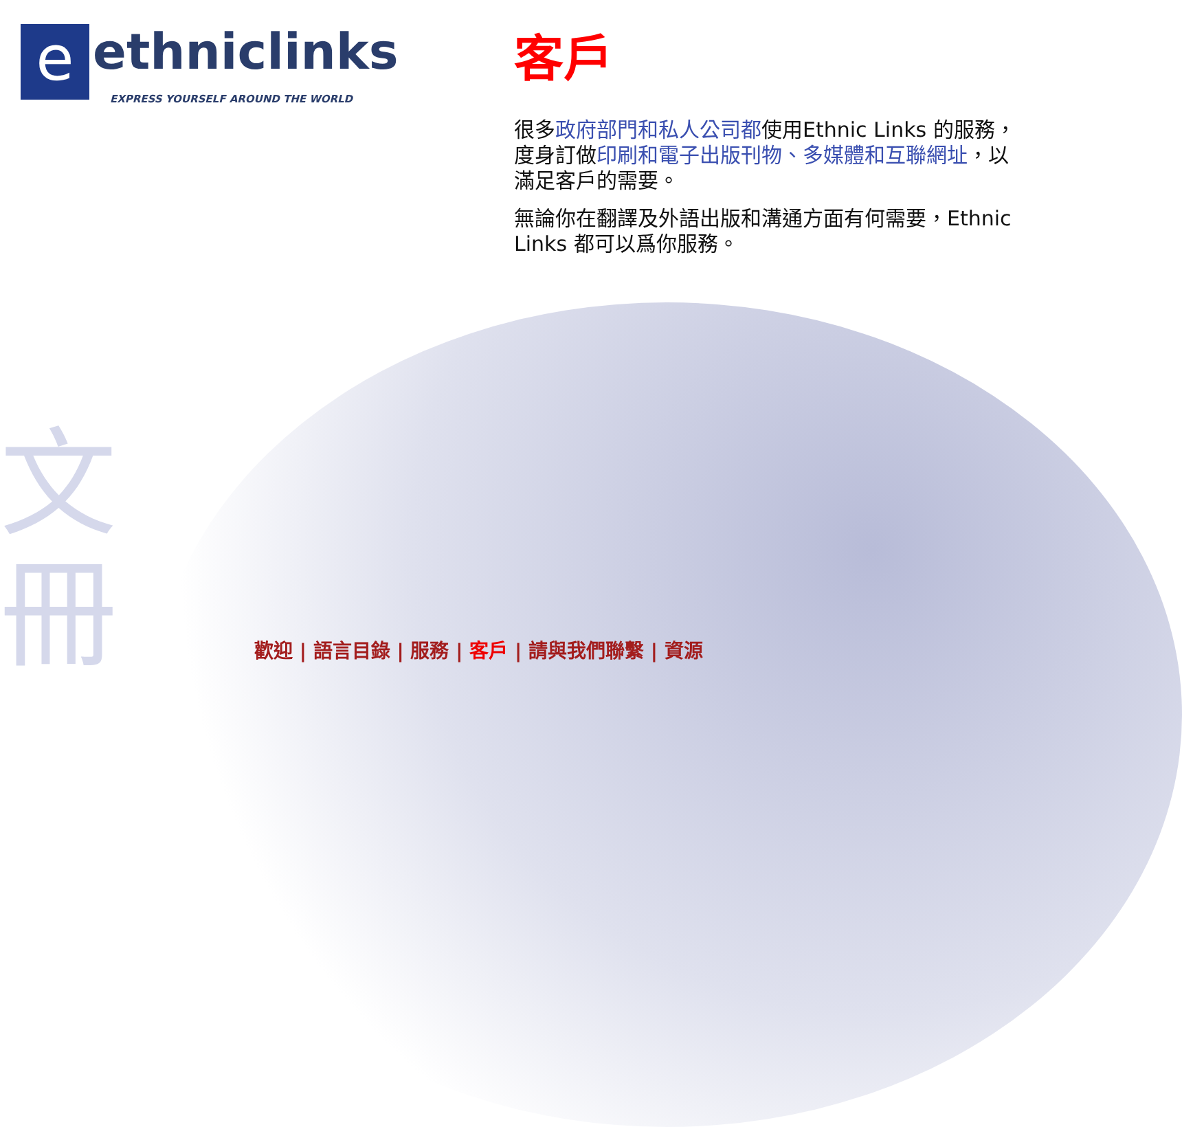文
冊
e ethniclinks
EXPRESS YOURSELF AROUND THE WORLD
客戶
很多政府部門和私人公司都使用Ethnic Links 的服務，度身訂做印刷和電子出版刊物、多媒體和互聯網址，以滿足客戶的需要。
無論你在翻譯及外語出版和溝通方面有何需要，Ethnic Links 都可以爲你服務。
歡迎 | 語言目錄 | 服務 | 客戶 | 請與我們聯繫 | 資源